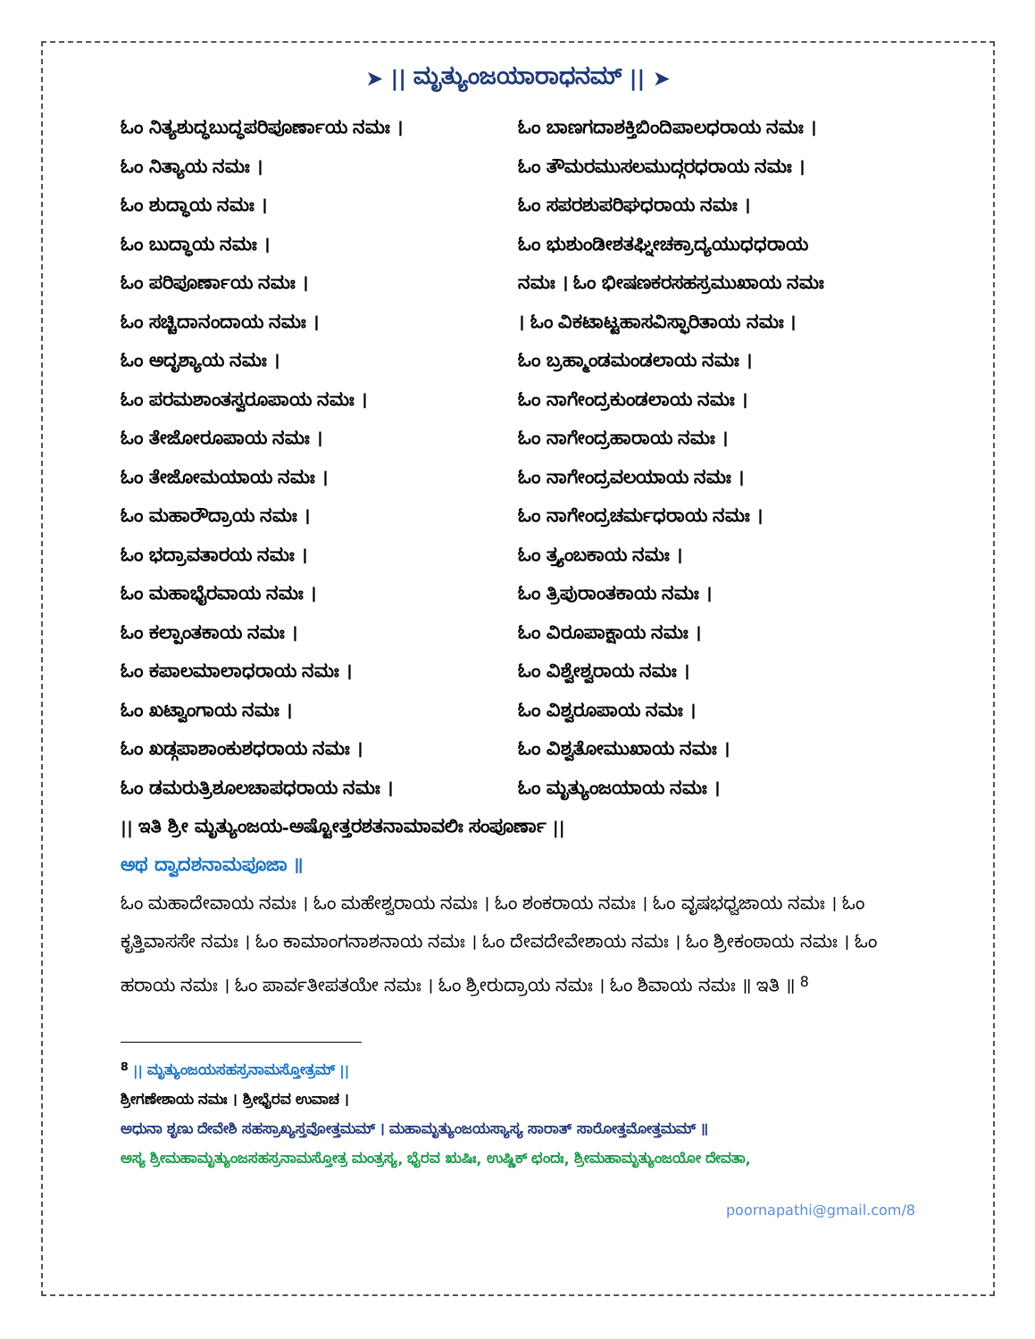➤ || ಮೃತ್ಯುಂಜಯಾರಾಧನಮ್ || ➤
ಓಂ ನಿತ್ಯಶುದ್ಧಬುದ್ಧಪರಿಪೂರ್ಣಾಯ ನಮಃ ।
ಓಂ ನಿತ್ಯಾಯ ನಮಃ ।
ಓಂ ಶುದ್ಧಾಯ ನಮಃ ।
ಓಂ ಬುದ್ಧಾಯ ನಮಃ ।
ಓಂ ಪರಿಪೂರ್ಣಾಯ ನಮಃ ।
ಓಂ ಸಚ್ಚಿದಾನಂದಾಯ ನಮಃ ।
ಓಂ ಅದೃಶ್ಯಾಯ ನಮಃ ।
ಓಂ ಪರಮಶಾಂತಸ್ವರೂಪಾಯ ನಮಃ ।
ಓಂ ತೇಜೋರೂಪಾಯ ನಮಃ ।
ಓಂ ತೇಜೋಮಯಾಯ ನಮಃ ।
ಓಂ ಮಹಾರೌದ್ರಾಯ ನಮಃ ।
ಓಂ ಭದ್ರಾವತಾರಯ ನಮಃ ।
ಓಂ ಮಹಾಭೈರವಾಯ ನಮಃ ।
ಓಂ ಕಲ್ಪಾಂತಕಾಯ ನಮಃ ।
ಓಂ ಕಪಾಲಮಾಲಾಧರಾಯ ನಮಃ ।
ಓಂ ಖಟ್ವಾಂಗಾಯ ನಮಃ ।
ಓಂ ಖಡ್ಗಪಾಶಾಂಕುಶಧರಾಯ ನಮಃ ।
ಓಂ ಡಮರುತ್ರಿಶೂಲಚಾಪಧರಾಯ ನಮಃ ।
ಓಂ ಬಾಣಗದಾಶಕ್ತಿಬಿಂದಿಪಾಲಧರಾಯ ನಮಃ ।
ಓಂ ತೌಮರಮುಸಲಮುದ್ಗರಧರಾಯ ನಮಃ ।
ಓಂ ಸಪರಶುಪರಿಘಧರಾಯ ನಮಃ ।
ಓಂ ಭುಶುಂಡೀಶತಘ್ನೀಚಕ್ರಾದ್ಯಯುಧಧರಾಯ
ನಮಃ । ಓಂ ಭೀಷಣಕರಸಹಸ್ರಮುಖಾಯ ನಮಃ
। ಓಂ ವಿಕಟಾಟ್ಟಹಾಸವಿಸ್ಫಾರಿತಾಯ ನಮಃ ।
ಓಂ ಬ್ರಹ್ಮಾಂಡಮಂಡಲಾಯ ನಮಃ ।
ಓಂ ನಾಗೇಂದ್ರಕುಂಡಲಾಯ ನಮಃ ।
ಓಂ ನಾಗೇಂದ್ರಹಾರಾಯ ನಮಃ ।
ಓಂ ನಾಗೇಂದ್ರವಲಯಾಯ ನಮಃ ।
ಓಂ ನಾಗೇಂದ್ರಚರ್ಮಧರಾಯ ನಮಃ ।
ಓಂ ತ್ರ್ಯಂಬಕಾಯ ನಮಃ ।
ಓಂ ತ್ರಿಪುರಾಂತಕಾಯ ನಮಃ ।
ಓಂ ವಿರೂಪಾಕ್ಷಾಯ ನಮಃ ।
ಓಂ ವಿಶ್ವೇಶ್ವರಾಯ ನಮಃ ।
ಓಂ ವಿಶ್ವರೂಪಾಯ ನಮಃ ।
ಓಂ ವಿಶ್ವತೋಮುಖಾಯ ನಮಃ ।
ಓಂ ಮೃತ್ಯುಂಜಯಾಯ ನಮಃ ।
|| ಇತಿ ಶ್ರೀ ಮೃತ್ಯುಂಜಯ-ಅಷ್ಟೋತ್ತರಶತನಾಮಾವಲಿಃ ಸಂಪೂರ್ಣಾ ||
ಅಥ ದ್ವಾದಶನಾಮಪೂಜಾ ॥
ಓಂ ಮಹಾದೇವಾಯ ನಮಃ । ಓಂ ಮಹೇಶ್ವರಾಯ ನಮಃ । ಓಂ ಶಂಕರಾಯ ನಮಃ । ಓಂ ವೃಷಭಧ್ವಜಾಯ ನಮಃ । ಓಂ ಕೃತ್ತಿವಾಸಸೇ ನಮಃ । ಓಂ ಕಾಮಾಂಗನಾಶನಾಯ ನಮಃ । ಓಂ ದೇವದೇವೇಶಾಯ ನಮಃ । ಓಂ ಶ್ರೀಕಂಠಾಯ ನಮಃ । ಓಂ ಹರಾಯ ನಮಃ । ಓಂ ಪಾರ್ವತೀಪತಯೇ ನಮಃ । ಓಂ ಶ್ರೀರುದ್ರಾಯ ನಮಃ । ಓಂ ಶಿವಾಯ ನಮಃ ॥ ಇತಿ ॥ <sup>8</sup>
<sup>8</sup> || ಮೃತ್ಯುಂಜಯಸಹಸ್ರನಾಮಸ್ತೋತ್ರಮ್ ||
ಶ್ರೀಗಣೇಶಾಯ ನಮಃ । ಶ್ರೀಭೈರವ ಉವಾಚ ।
ಅಧುನಾ ಶೃಣು ದೇವೇಶಿ ಸಹಸ್ರಾಖ್ಯಸ್ತವೋತ್ತಮಮ್ । ಮಹಾಮೃತ್ಯುಂಜಯಸ್ಯಾಸ್ಯ ಸಾರಾತ್ ಸಾರೋತ್ತಮೋತ್ತಮಮ್ ॥
ಅಸ್ಯ ಶ್ರೀಮಹಾಮೃತ್ಯುಂಜಸಹಸ್ರನಾಮಸ್ತೋತ್ರ ಮಂತ್ರಸ್ಯ, ಭೈರವ ಋಷಿಃ, ಉಷ್ಣಿಕ್ ಛಂದಃ, ಶ್ರೀಮಹಾಮೃತ್ಯುಂಜಯೋ ದೇವತಾ,
poornapathi@gmail.com/8